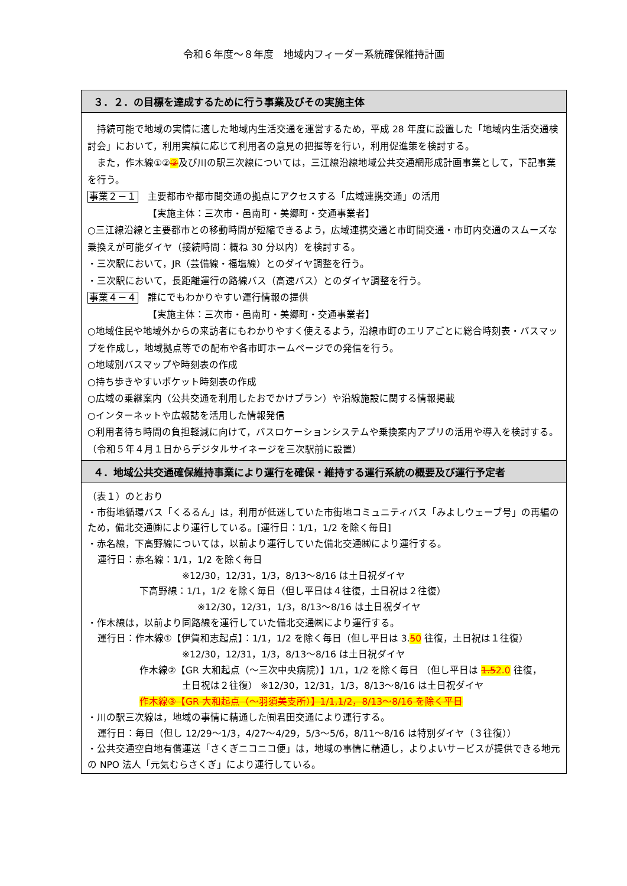令和６年度～８年度　地域内フィーダー系統確保維持計画
| ３．２．の目標を達成するために行う事業及びその実施主体 |
| --- |
| 持続可能で地域の実情に適した地域内生活交通を運営するため，平成 28 年度に設置した「地域内生活交通検討会」において，利用実績に応じて利用者の意見の把握等を行い，利用促進策を検討する。 また，作木線①② ③ 及び川の駅三次線については，三江線沿線地域公共交通網形成計画事業として，下記事業を行う。 事業２－１ 主要都市や都市間交通の拠点にアクセスする「広域連携交通」の活用 【実施主体：三次市・邑南町・美郷町・交通事業者】 ○三江線沿線と主要都市との移動時間が短縮できるよう，広域連携交通と市町間交通・市町内交通のスムーズな乗換えが可能ダイヤ（接続時間：概ね 30 分以内）を検討する。 ・三次駅において，JR（芸備線・福塩線）とのダイヤ調整を行う。 ・三次駅において，長距離運行の路線バス（高速バス）とのダイヤ調整を行う。 事業４－４ 誰にでもわかりやすい運行情報の提供 【実施主体：三次市・邑南町・美郷町・交通事業者】 ○地域住民や地域外からの来訪者にもわかりやすく使えるよう，沿線市町のエリアごとに総合時刻表・バスマップを作成し，地域拠点等での配布や各市町ホームページでの発信を行う。 ○地域別バスマップや時刻表の作成 ○持ち歩きやすいポケット時刻表の作成 ○広域の乗継案内（公共交通を利用したおでかけプラン）や沿線施設に関する情報掲載 ○インターネットや広報誌を活用した情報発信 ○利用者待ち時間の負担軽減に向けて，バスロケーションシステムや乗換案内アプリの活用や導入を検討する。（令和５年４月１日からデジタルサイネージを三次駅前に設置） |
| ４．地域公共交通確保維持事業により運行を確保・維持する運行系統の概要及び運行予定者 |
| （表１）のとおり ・市街地循環バス「くるるん」は，利用が低迷していた市街地コミュニティバス「みよしウェーブ号」の再編のため，備北交通㈱により運行している。[運行日：1/1，1/2 を除く毎日] ・赤名線，下高野線については，以前より運行していた備北交通㈱により運行する。 運行日：赤名線：1/1，1/2 を除く毎日 ※12/30，12/31，1/3，8/13～8/16 は土日祝ダイヤ 下高野線：1/1，1/2 を除く毎日（但し平日は４往復，土日祝は２往復） ※12/30，12/31，1/3，8/13～8/16 は土日祝ダイヤ ・作木線は，以前より同路線を運行していた備北交通㈱により運行する。 運行日：作木線①【伊賀和志起点】：1/1，1/2 を除く毎日（但し平日は 3. 5 0 往復，土日祝は１往復） ※12/30，12/31，1/3，8/13～8/16 は土日祝ダイヤ 作木線②【GR 大和起点（～三次中央病院）】1/1，1/2 を除く毎日 （但し平日は 1.5 2.0 往復， 土日祝は２往復） ※12/30，12/31，1/3，8/13～8/16 は土日祝ダイヤ 作木線③【GR 大和起点（～羽須美支所）】1/1,1/2，8/13～8/16 を除く平日 ・川の駅三次線は，地域の事情に精通した㈲君田交通により運行する。 運行日：毎日（但し 12/29～1/3，4/27～4/29，5/3～5/6，8/11～8/16 は特別ダイヤ（３往復）） ・公共交通空白地有償運送「さくぎニコニコ便」は，地域の事情に精通し，よりよいサービスが提供できる地元の NPO 法人「元気むらさくぎ」により運行している。 |